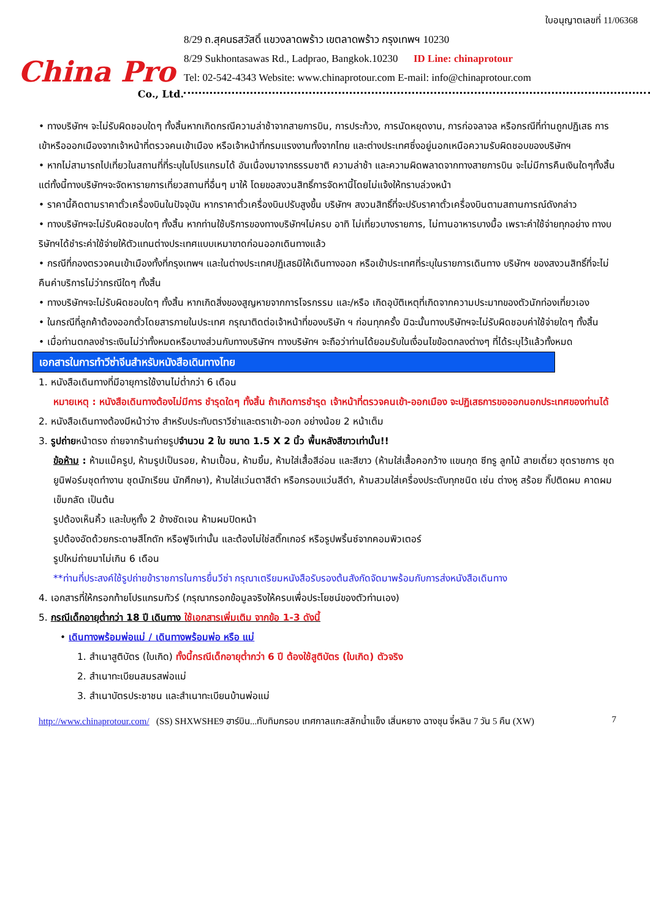China Pro
Co., Ltd.
ใบอนุญาตเลขที่ 11/06368
8/29 ถ.สุคนธสวัสดิ์ แขวงลาดพร้าว เขตลาดพร้าว กรุงเทพฯ 10230
8/29 Sukhontasawas Rd., Ladprao, Bangkok.10230 ID Line: chinaprotour
Tel: 02-542-4343 Website: www.chinaprotour.com E-mail: info@chinaprotour.com
• ทางบริษัทฯ จะไม่รับผิดชอบใดๆ ทั้งสิ้นหากเกิดกรณีความล่าช้าจากสายการบิน, การประท้วง, การนัดหยุดงาน, การก่อจลาจล หรือกรณีที่ท่านถูกปฏิเสธ การเข้าหรือออกเมืองจากเจ้าหน้าที่ตรวจคนเข้าเมือง หรือเจ้าหน้าที่กรมแรงงานทั้งจากไทย และต่างประเทศซึ่งอยู่นอกเหนือความรับผิดชอบของบริษัทฯ
• หากไม่สามารถไปเที่ยวในสถานที่ที่ระบุในโปรแกรมได้ อันเนื่องมาจากธรรมชาติ ความล่าช้า และความผิดพลาดจากทางสายการบิน จะไม่มีการคืนเงินใดๆทั้งสิ้น แต่ทั้งนี้ทางบริษัทฯจะจัดหารายการเที่ยวสถานที่อื่นๆ มาให้ โดยขอสงวนสิทธิ์การจัดหานี้โดยไม่แจ้งให้ทราบล่วงหน้า
• ราคานี้คิดตามราคาตั๋วเครื่องบินในปัจจุบัน หากราคาตั๋วเครื่องบินปรับสูงขึ้น บริษัทฯ สงวนสิทธิ์ที่จะปรับราคาตั๋วเครื่องบินตามสถานการณ์ดังกล่าว
• ทางบริษัทฯจะไม่รับผิดชอบใดๆ ทั้งสิ้น หากท่านใช้บริการของทางบริษัทฯไม่ครบ อาทิ ไม่เที่ยวบางรายการ, ไม่ทานอาหารบางมื้อ เพราะค่าใช้จ่ายทุกอย่าง ทางบริษัทฯได้ชำระค่าใช้จ่ายให้ตัวแทนต่างประเทศแบบเหมาขาดก่อนออกเดินทางแล้ว
• กรณีที่กองตรวจคนเข้าเมืองทั้งที่กรุงเทพฯ และในต่างประเทศปฏิเสธมิให้เดินทางออก หรือเข้าประเทศที่ระบุในรายการเดินทาง บริษัทฯ ของสงวนสิทธิ์ที่จะไม่คืนค่าบริการไม่ว่ากรณีใดๆ ทั้งสิ้น
• ทางบริษัทฯจะไม่รับผิดชอบใดๆ ทั้งสิ้น หากเกิดสิ่งของสูญหายจากการโจรกรรม และ/หรือ เกิดอุบัติเหตุที่เกิดจากความประมาทของตัวนักท่องเที่ยวเอง
• ในกรณีที่ลูกค้าต้องออกตั๋วโดยสารภายในประเทศ กรุณาติดต่อเจ้าหน้าที่ของบริษัท ฯ ก่อนทุกครั้ง มิฉะนั้นทางบริษัทฯจะไม่รับผิดชอบค่าใช้จ่ายใดๆ ทั้งสิ้น
• เมื่อท่านตกลงชำระเงินไม่ว่าทั้งหมดหรือบางส่วนกับทางบริษัทฯ ทางบริษัทฯ จะถือว่าท่านได้ยอมรับในเงื่อนไขข้อตกลงต่างๆ ที่ได้ระบุไว้แล้วทั้งหมด
เอกสารในการทำวีซ่าจีนสำหรับหนังสือเดินทางไทย
1. หนังสือเดินทางที่มีอายุการใช้งานไม่ต่ำกว่า 6 เดือน
หมายเหตุ : หนังสือเดินทางต้องไม่มีการ ชำรุดใดๆ ทั้งสิ้น ถ้าเกิดการชำรุด เจ้าหน้าที่ตรวจคนเข้า-ออกเมือง จะปฏิเสธการขอออกนอกประเทศของท่านได้
2. หนังสือเดินทางต้องมีหน้าว่าง สำหรับประทับตราวีซ่าและตราเข้า-ออก อย่างน้อย 2 หน้าเต็ม
3. รูปถ่ายหน้าตรง ถ่ายจากร้านถ่ายรูปจำนวน 2 ใบ ขนาด 1.5 X 2 นิ้ว พื้นหลังสีขาวเท่านั้น!!
ข้อห้าม : ห้ามแม็ครูป, ห้ามรูปเป็นรอย, ห้ามเปื้อน, ห้ามยิ้ม, ห้ามใส่เสื้อสีอ่อน และสีขาว (ห้ามใส่เสื้อคอกว้าง แขนกุด ซีทรู ลูกไม้ สายเดี่ยว ชุดราชการ ชุดยูนิฟอร์มชุดทำงาน ชุดนักเรียน นักศึกษา), ห้ามใส่แว่นตาสีดำ หรือกรอบแว่นสีดำ, ห้ามสวมใส่เครื่องประดับทุกชนิด เช่น ต่างหู สร้อย กิ๊ปติดผม คาดผม เข็มกลัด เป็นต้น
รูปต้องเห็นคิ้ว และใบหูทั้ง 2 ข้างชัดเจน ห้ามผมปิดหน้า
รูปต้องอัดด้วยกระดาษสีโกดัก หรือฟูจิเท่านั้น และต้องไม่ใช่สติ๊กเกอร์ หรือรูปพริ้นซ์จากคอมพิวเตอร์
รูปใหม่ถ่ายมาไม่เกิน 6 เดือน
**ท่านที่ประสงค์ใช้รูปถ่ายข้าราชการในการยื่นวีซ่า กรุณาเตรียมหนังสือรับรองต้นสังกัดจัดมาพร้อมกับการส่งหนังสือเดินทาง
4. เอกสารที่ให้กรอกท้ายโปรแกรมทัวร์ (กรุณากรอกข้อมูลจริงให้ครบเพื่อประโยชน์ของตัวท่านเอง)
5. กรณีเด็กอายุต่ำกว่า 18 ปี เดินทาง ใช้เอกสารเพิ่มเติม จากข้อ 1-3 ดังนี้
• เดินทางพร้อมพ่อแม่ / เดินทางพร้อมพ่อ หรือ แม่
1. สำเนาสูติบัตร (ใบเกิด) ทั้งนี้กรณีเด็กอายุต่ำกว่า 6 ปี ต้องใช้สูติบัตร (ใบเกิด) ตัวจริง
2. สำเนาทะเบียนสมรสพ่อแม่
3. สำเนาบัตรประชาชน และสำเนาทะเบียนบ้านพ่อแม่
http://www.chinaprotour.com/ (SS) SHXWSHE9 ฮาร์บิน...ทับทิมกรอบ เทศกาลแกะสลักน้ำแข็ง เสิ่นหยาง ฉางชุน จี๋หลิน 7 วัน 5 คืน (XW) 7